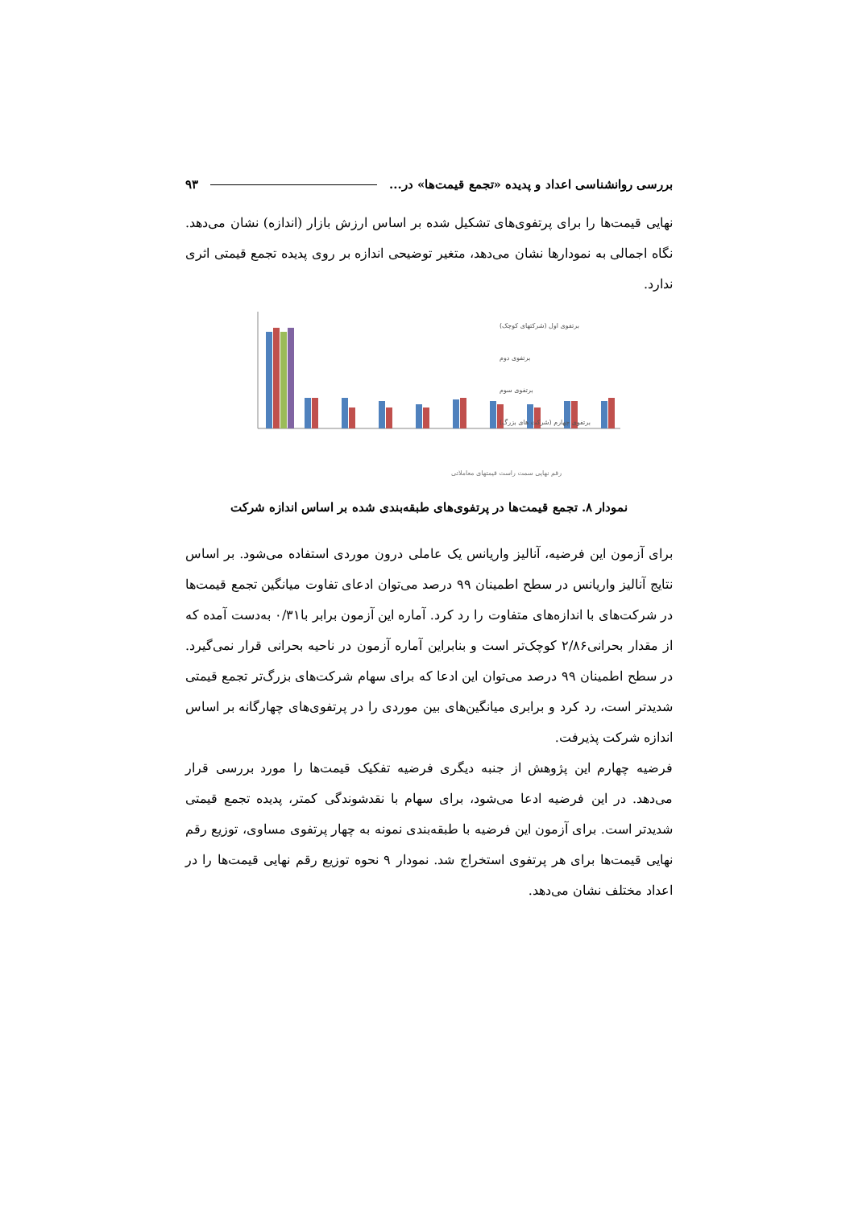بررسی روانشناسی اعداد و پدیده «تجمع قیمت‌ها» در... ۹۳
نهایی قیمت‌ها را برای پرتفوی‌های تشکیل شده بر اساس ارزش بازار (اندازه) نشان می‌دهد. نگاه اجمالی به نمودارها نشان می‌دهد، متغیر توضیحی اندازه بر روی پدیده تجمع قیمتی اثری ندارد.
رقم نهایی سمت راست قیمتهای معاملاتی
برتفوی اول (شرکتهای کوچک)
برتفوی دوم
برتفوی سوم
برتفوی چهارم (شرکت های بزرگ)
نمودار ۸. تجمع قیمت‌ها در پرتفوی‌های طبقه‌بندی شده بر اساس اندازه شرکت
برای آزمون این فرضیه، آنالیز واریانس یک عاملی درون موردی استفاده می‌شود. بر اساس نتایج آنالیز واریانس در سطح اطمینان ۹۹ درصد می‌توان ادعای تفاوت میانگین تجمع قیمت‌ها در شرکت‌های با اندازه‌های متفاوت را رد کرد. آماره این آزمون برابر با۰/۳۱ به‌دست آمده که از مقدار بحرانی۲/۸۶ کوچک‌تر است و بنابراین آماره آزمون در ناحیه بحرانی قرار نمی‌گیرد. در سطح اطمینان ۹۹ درصد می‌توان این ادعا که برای سهام شرکت‌های بزرگ‌تر تجمع قیمتی شدیدتر است، رد کرد و برابری میانگین‌های بین موردی را در پرتفوی‌های چهارگانه بر اساس اندازه شرکت پذیرفت.
فرضیه چهارم این پژوهش از جنبه دیگری فرضیه تفکیک قیمت‌ها را مورد بررسی قرار می‌دهد. در این فرضیه ادعا می‌شود، برای سهام با نقدشوندگی کمتر، پدیده تجمع قیمتی شدیدتر است. برای آزمون این فرضیه با طبقه‌بندی نمونه به چهار پرتفوی مساوی، توزیع رقم نهایی قیمت‌ها برای هر پرتفوی استخراج شد. نمودار ۹ نحوه توزیع رقم نهایی قیمت‌ها را در اعداد مختلف نشان می‌دهد.